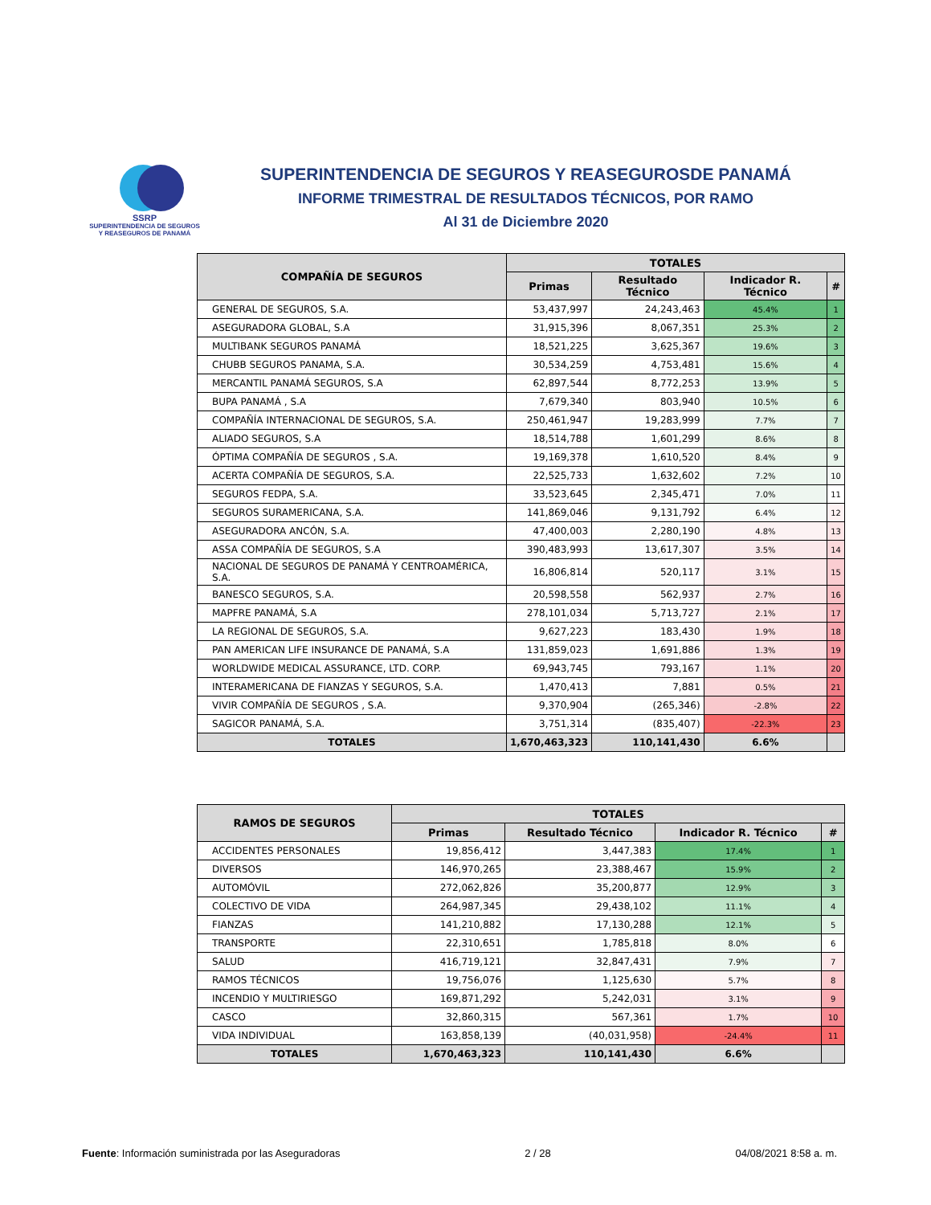SSRP
SUPERINTENDENCIA DE SEGUROS
Y REASEGUROS DE PANAMÁ
SUPERINTENDENCIA DE SEGUROS Y REASEGUROSDE PANAMÁ
INFORME TRIMESTRAL DE RESULTADOS TÉCNICOS, POR RAMO
Al 31 de Diciembre 2020
| COMPAÑÍA DE SEGUROS | TOTALES | | | |
| --- | --- | --- | --- | --- |
| | Primas | Resultado Técnico | Indicador R. Técnico | # |
| GENERAL DE SEGUROS, S.A. | 53,437,997 | 24,243,463 | 45.4% | 1 |
| ASEGURADORA GLOBAL, S.A | 31,915,396 | 8,067,351 | 25.3% | 2 |
| MULTIBANK SEGUROS PANAMÁ | 18,521,225 | 3,625,367 | 19.6% | 3 |
| CHUBB SEGUROS PANAMA, S.A. | 30,534,259 | 4,753,481 | 15.6% | 4 |
| MERCANTIL PANAMÁ SEGUROS, S.A | 62,897,544 | 8,772,253 | 13.9% | 5 |
| BUPA PANAMÁ , S.A | 7,679,340 | 803,940 | 10.5% | 6 |
| COMPAÑÍA INTERNACIONAL DE SEGUROS, S.A. | 250,461,947 | 19,283,999 | 7.7% | 7 |
| ALIADO SEGUROS, S.A | 18,514,788 | 1,601,299 | 8.6% | 8 |
| ÓPTIMA COMPAÑÍA DE SEGUROS , S.A. | 19,169,378 | 1,610,520 | 8.4% | 9 |
| ACERTA COMPAÑÍA DE SEGUROS, S.A. | 22,525,733 | 1,632,602 | 7.2% | 10 |
| SEGUROS FEDPA, S.A. | 33,523,645 | 2,345,471 | 7.0% | 11 |
| SEGUROS SURAMERICANA, S.A. | 141,869,046 | 9,131,792 | 6.4% | 12 |
| ASEGURADORA ANCÓN, S.A. | 47,400,003 | 2,280,190 | 4.8% | 13 |
| ASSA COMPAÑÍA DE SEGUROS, S.A | 390,483,993 | 13,617,307 | 3.5% | 14 |
| NACIONAL DE SEGUROS DE PANAMÁ Y CENTROAMÉRICA, S.A. | 16,806,814 | 520,117 | 3.1% | 15 |
| BANESCO SEGUROS, S.A. | 20,598,558 | 562,937 | 2.7% | 16 |
| MAPFRE PANAMÁ, S.A | 278,101,034 | 5,713,727 | 2.1% | 17 |
| LA REGIONAL DE SEGUROS, S.A. | 9,627,223 | 183,430 | 1.9% | 18 |
| PAN AMERICAN LIFE INSURANCE DE PANAMÁ, S.A | 131,859,023 | 1,691,886 | 1.3% | 19 |
| WORLDWIDE MEDICAL ASSURANCE, LTD. CORP. | 69,943,745 | 793,167 | 1.1% | 20 |
| INTERAMERICANA DE FIANZAS Y SEGUROS, S.A. | 1,470,413 | 7,881 | 0.5% | 21 |
| VIVIR COMPAÑÍA DE SEGUROS , S.A. | 9,370,904 | (265,346) | -2.8% | 22 |
| SAGICOR PANAMÁ, S.A. | 3,751,314 | (835,407) | -22.3% | 23 |
| TOTALES | 1,670,463,323 | 110,141,430 | 6.6% | |
| RAMOS DE SEGUROS | TOTALES | | | |
| --- | --- | --- | --- | --- |
| | Primas | Resultado Técnico | Indicador R. Técnico | # |
| ACCIDENTES PERSONALES | 19,856,412 | 3,447,383 | 17.4% | 1 |
| DIVERSOS | 146,970,265 | 23,388,467 | 15.9% | 2 |
| AUTOMÓVIL | 272,062,826 | 35,200,877 | 12.9% | 3 |
| COLECTIVO DE VIDA | 264,987,345 | 29,438,102 | 11.1% | 4 |
| FIANZAS | 141,210,882 | 17,130,288 | 12.1% | 5 |
| TRANSPORTE | 22,310,651 | 1,785,818 | 8.0% | 6 |
| SALUD | 416,719,121 | 32,847,431 | 7.9% | 7 |
| RAMOS TÉCNICOS | 19,756,076 | 1,125,630 | 5.7% | 8 |
| INCENDIO Y MULTIRIESGO | 169,871,292 | 5,242,031 | 3.1% | 9 |
| CASCO | 32,860,315 | 567,361 | 1.7% | 10 |
| VIDA INDIVIDUAL | 163,858,139 | (40,031,958) | -24.4% | 11 |
| TOTALES | 1,670,463,323 | 110,141,430 | 6.6% | |
Fuente: Información suministrada por las Aseguradoras 2 / 28 04/08/2021 8:58 a. m.